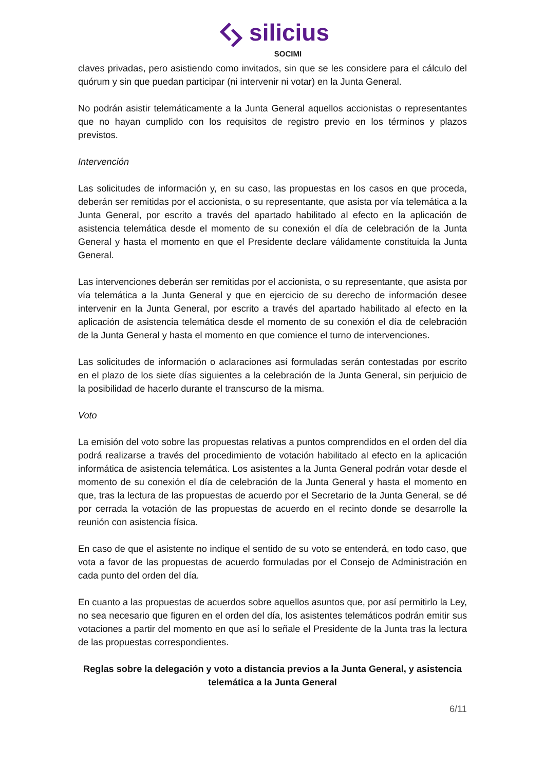silicius
SOCIMI
claves privadas, pero asistiendo como invitados, sin que se les considere para el cálculo del quórum y sin que puedan participar (ni intervenir ni votar) en la Junta General.
No podrán asistir telemáticamente a la Junta General aquellos accionistas o representantes que no hayan cumplido con los requisitos de registro previo en los términos y plazos previstos.
Intervención
Las solicitudes de información y, en su caso, las propuestas en los casos en que proceda, deberán ser remitidas por el accionista, o su representante, que asista por vía telemática a la Junta General, por escrito a través del apartado habilitado al efecto en la aplicación de asistencia telemática desde el momento de su conexión el día de celebración de la Junta General y hasta el momento en que el Presidente declare válidamente constituida la Junta General.
Las intervenciones deberán ser remitidas por el accionista, o su representante, que asista por vía telemática a la Junta General y que en ejercicio de su derecho de información desee intervenir en la Junta General, por escrito a través del apartado habilitado al efecto en la aplicación de asistencia telemática desde el momento de su conexión el día de celebración de la Junta General y hasta el momento en que comience el turno de intervenciones.
Las solicitudes de información o aclaraciones así formuladas serán contestadas por escrito en el plazo de los siete días siguientes a la celebración de la Junta General, sin perjuicio de la posibilidad de hacerlo durante el transcurso de la misma.
Voto
La emisión del voto sobre las propuestas relativas a puntos comprendidos en el orden del día podrá realizarse a través del procedimiento de votación habilitado al efecto en la aplicación informática de asistencia telemática. Los asistentes a la Junta General podrán votar desde el momento de su conexión el día de celebración de la Junta General y hasta el momento en que, tras la lectura de las propuestas de acuerdo por el Secretario de la Junta General, se dé por cerrada la votación de las propuestas de acuerdo en el recinto donde se desarrolle la reunión con asistencia física.
En caso de que el asistente no indique el sentido de su voto se entenderá, en todo caso, que vota a favor de las propuestas de acuerdo formuladas por el Consejo de Administración en cada punto del orden del día.
En cuanto a las propuestas de acuerdos sobre aquellos asuntos que, por así permitirlo la Ley, no sea necesario que figuren en el orden del día, los asistentes telemáticos podrán emitir sus votaciones a partir del momento en que así lo señale el Presidente de la Junta tras la lectura de las propuestas correspondientes.
Reglas sobre la delegación y voto a distancia previos a la Junta General, y asistencia telemática a la Junta General
6/11